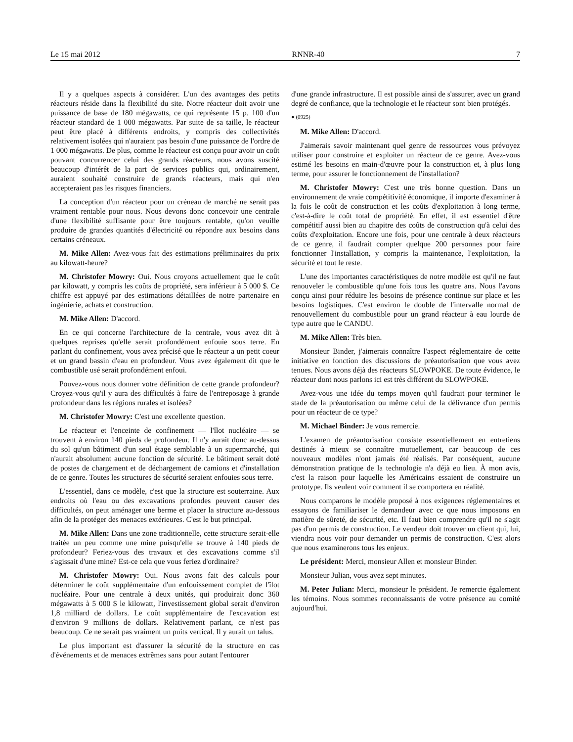Le 15 mai 2012 RNNR-40 7
Il y a quelques aspects à considérer. L'un des avantages des petits réacteurs réside dans la flexibilité du site. Notre réacteur doit avoir une puissance de base de 180 mégawatts, ce qui représente 15 p. 100 d'un réacteur standard de 1 000 mégawatts. Par suite de sa taille, le réacteur peut être placé à différents endroits, y compris des collectivités relativement isolées qui n'auraient pas besoin d'une puissance de l'ordre de 1 000 mégawatts. De plus, comme le réacteur est conçu pour avoir un coût pouvant concurrencer celui des grands réacteurs, nous avons suscité beaucoup d'intérêt de la part de services publics qui, ordinairement, auraient souhaité construire de grands réacteurs, mais qui n'en accepteraient pas les risques financiers.
La conception d'un réacteur pour un créneau de marché ne serait pas vraiment rentable pour nous. Nous devons donc concevoir une centrale d'une flexibilité suffisante pour être toujours rentable, qu'on veuille produire de grandes quantités d'électricité ou répondre aux besoins dans certains créneaux.
M. Mike Allen: Avez-vous fait des estimations préliminaires du prix au kilowatt-heure?
M. Christofer Mowry: Oui. Nous croyons actuellement que le coût par kilowatt, y compris les coûts de propriété, sera inférieur à 5 000 $. Ce chiffre est appuyé par des estimations détaillées de notre partenaire en ingénierie, achats et construction.
M. Mike Allen: D'accord.
En ce qui concerne l'architecture de la centrale, vous avez dit à quelques reprises qu'elle serait profondément enfouie sous terre. En parlant du confinement, vous avez précisé que le réacteur a un petit coeur et un grand bassin d'eau en profondeur. Vous avez également dit que le combustible usé serait profondément enfoui.
Pouvez-vous nous donner votre définition de cette grande profondeur? Croyez-vous qu'il y aura des difficultés à faire de l'entreposage à grande profondeur dans les régions rurales et isolées?
M. Christofer Mowry: C'est une excellente question.
Le réacteur et l'enceinte de confinement — l'îlot nucléaire — se trouvent à environ 140 pieds de profondeur. Il n'y aurait donc au-dessus du sol qu'un bâtiment d'un seul étage semblable à un supermarché, qui n'aurait absolument aucune fonction de sécurité. Le bâtiment serait doté de postes de chargement et de déchargement de camions et d'installation de ce genre. Toutes les structures de sécurité seraient enfouies sous terre.
L'essentiel, dans ce modèle, c'est que la structure est souterraine. Aux endroits où l'eau ou des excavations profondes peuvent causer des difficultés, on peut aménager une berme et placer la structure au-dessous afin de la protéger des menaces extérieures. C'est le but principal.
M. Mike Allen: Dans une zone traditionnelle, cette structure serait-elle traitée un peu comme une mine puisqu'elle se trouve à 140 pieds de profondeur? Feriez-vous des travaux et des excavations comme s'il s'agissait d'une mine? Est-ce cela que vous feriez d'ordinaire?
M. Christofer Mowry: Oui. Nous avons fait des calculs pour déterminer le coût supplémentaire d'un enfouissement complet de l'îlot nucléaire. Pour une centrale à deux unités, qui produirait donc 360 mégawatts à 5 000 $ le kilowatt, l'investissement global serait d'environ 1,8 milliard de dollars. Le coût supplémentaire de l'excavation est d'environ 9 millions de dollars. Relativement parlant, ce n'est pas beaucoup. Ce ne serait pas vraiment un puits vertical. Il y aurait un talus.
Le plus important est d'assurer la sécurité de la structure en cas d'événements et de menaces extrêmes sans pour autant l'entourer
d'une grande infrastructure. Il est possible ainsi de s'assurer, avec un grand degré de confiance, que la technologie et le réacteur sont bien protégés.
● (0925)
M. Mike Allen: D'accord.
J'aimerais savoir maintenant quel genre de ressources vous prévoyez utiliser pour construire et exploiter un réacteur de ce genre. Avez-vous estimé les besoins en main-d'œuvre pour la construction et, à plus long terme, pour assurer le fonctionnement de l'installation?
M. Christofer Mowry: C'est une très bonne question. Dans un environnement de vraie compétitivité économique, il importe d'examiner à la fois le coût de construction et les coûts d'exploitation à long terme, c'est-à-dire le coût total de propriété. En effet, il est essentiel d'être compétitif aussi bien au chapitre des coûts de construction qu'à celui des coûts d'exploitation. Encore une fois, pour une centrale à deux réacteurs de ce genre, il faudrait compter quelque 200 personnes pour faire fonctionner l'installation, y compris la maintenance, l'exploitation, la sécurité et tout le reste.
L'une des importantes caractéristiques de notre modèle est qu'il ne faut renouveler le combustible qu'une fois tous les quatre ans. Nous l'avons conçu ainsi pour réduire les besoins de présence continue sur place et les besoins logistiques. C'est environ le double de l'intervalle normal de renouvellement du combustible pour un grand réacteur à eau lourde de type autre que le CANDU.
M. Mike Allen: Très bien.
Monsieur Binder, j'aimerais connaître l'aspect réglementaire de cette initiative en fonction des discussions de préautorisation que vous avez tenues. Nous avons déjà des réacteurs SLOWPOKE. De toute évidence, le réacteur dont nous parlons ici est très différent du SLOWPOKE.
Avez-vous une idée du temps moyen qu'il faudrait pour terminer le stade de la préautorisation ou même celui de la délivrance d'un permis pour un réacteur de ce type?
M. Michael Binder: Je vous remercie.
L'examen de préautorisation consiste essentiellement en entretiens destinés à mieux se connaître mutuellement, car beaucoup de ces nouveaux modèles n'ont jamais été réalisés. Par conséquent, aucune démonstration pratique de la technologie n'a déjà eu lieu. À mon avis, c'est la raison pour laquelle les Américains essaient de construire un prototype. Ils veulent voir comment il se comportera en réalité.
Nous comparons le modèle proposé à nos exigences réglementaires et essayons de familiariser le demandeur avec ce que nous imposons en matière de sûreté, de sécurité, etc. Il faut bien comprendre qu'il ne s'agit pas d'un permis de construction. Le vendeur doit trouver un client qui, lui, viendra nous voir pour demander un permis de construction. C'est alors que nous examinerons tous les enjeux.
Le président: Merci, monsieur Allen et monsieur Binder.
Monsieur Julian, vous avez sept minutes.
M. Peter Julian: Merci, monsieur le président. Je remercie également les témoins. Nous sommes reconnaissants de votre présence au comité aujourd'hui.